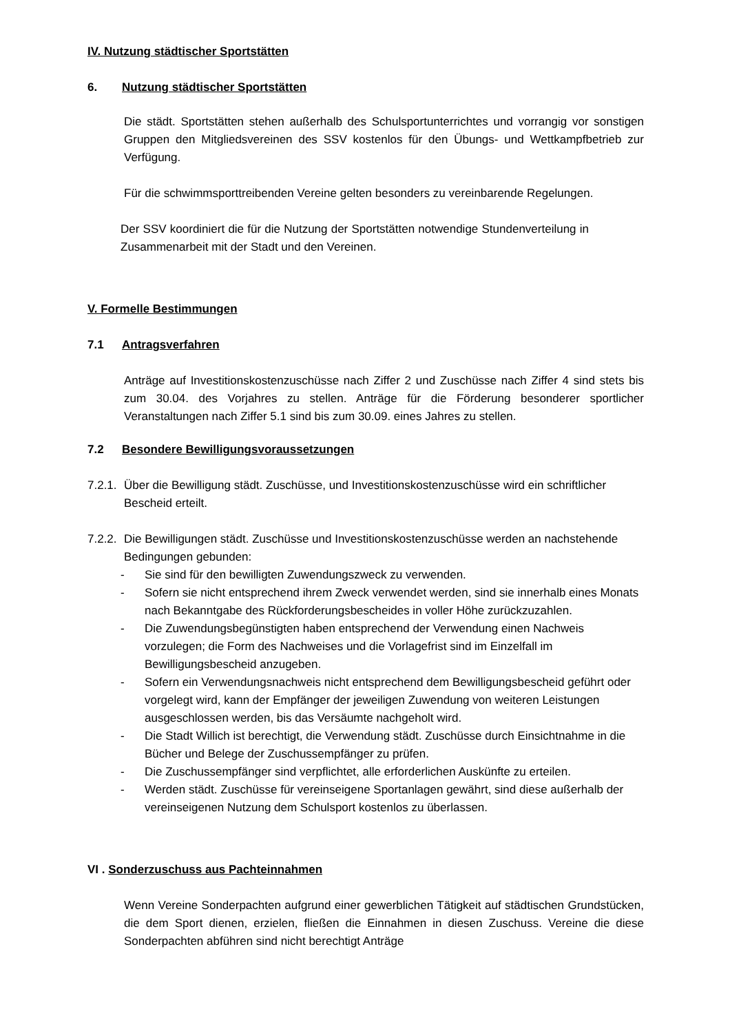IV. Nutzung städtischer Sportstätten
6. Nutzung städtischer Sportstätten
Die städt. Sportstätten stehen außerhalb des Schulsportunterrichtes und vorrangig vor sonstigen Gruppen den Mitgliedsvereinen des SSV kostenlos für den Übungs- und Wettkampfbetrieb zur Verfügung.
Für die schwimmsporttreibenden Vereine gelten besonders zu vereinbarende Regelungen.
Der SSV koordiniert die für die Nutzung der Sportstätten notwendige Stundenverteilung in Zusammenarbeit mit der Stadt und den Vereinen.
V. Formelle Bestimmungen
7.1 Antragsverfahren
Anträge auf Investitionskostenzuschüsse nach Ziffer 2 und Zuschüsse nach Ziffer 4 sind stets bis zum 30.04. des Vorjahres zu stellen. Anträge für die Förderung besonderer sportlicher Veranstaltungen nach Ziffer 5.1 sind bis zum 30.09. eines Jahres zu stellen.
7.2 Besondere Bewilligungsvoraussetzungen
7.2.1. Über die Bewilligung städt. Zuschüsse, und Investitionskostenzuschüsse wird ein schriftlicher Bescheid erteilt.
7.2.2. Die Bewilligungen städt. Zuschüsse und Investitionskostenzuschüsse werden an nachstehende Bedingungen gebunden:
- Sie sind für den bewilligten Zuwendungszweck zu verwenden.
- Sofern sie nicht entsprechend ihrem Zweck verwendet werden, sind sie innerhalb eines Monats nach Bekanntgabe des Rückforderungsbescheides in voller Höhe zurückzuzahlen.
- Die Zuwendungsbegünstigten haben entsprechend der Verwendung einen Nachweis vorzulegen; die Form des Nachweises und die Vorlagefrist sind im Einzelfall im Bewilligungsbescheid anzugeben.
- Sofern ein Verwendungsnachweis nicht entsprechend dem Bewilligungsbescheid geführt oder vorgelegt wird, kann der Empfänger der jeweiligen Zuwendung von weiteren Leistungen ausgeschlossen werden, bis das Versäumte nachgeholt wird.
- Die Stadt Willich ist berechtigt, die Verwendung städt. Zuschüsse durch Einsichtnahme in die Bücher und Belege der Zuschussempfänger zu prüfen.
- Die Zuschussempfänger sind verpflichtet, alle erforderlichen Auskünfte zu erteilen.
- Werden städt. Zuschüsse für vereinseigene Sportanlagen gewährt, sind diese außerhalb der vereinseigenen Nutzung dem Schulsport kostenlos zu überlassen.
VI . Sonderzuschuss aus Pachteinnahmen
Wenn Vereine Sonderpachten aufgrund einer gewerblichen Tätigkeit auf städtischen Grundstücken, die dem Sport dienen, erzielen, fließen die Einnahmen in diesen Zuschuss. Vereine die diese Sonderpachten abführen sind nicht berechtigt Anträge